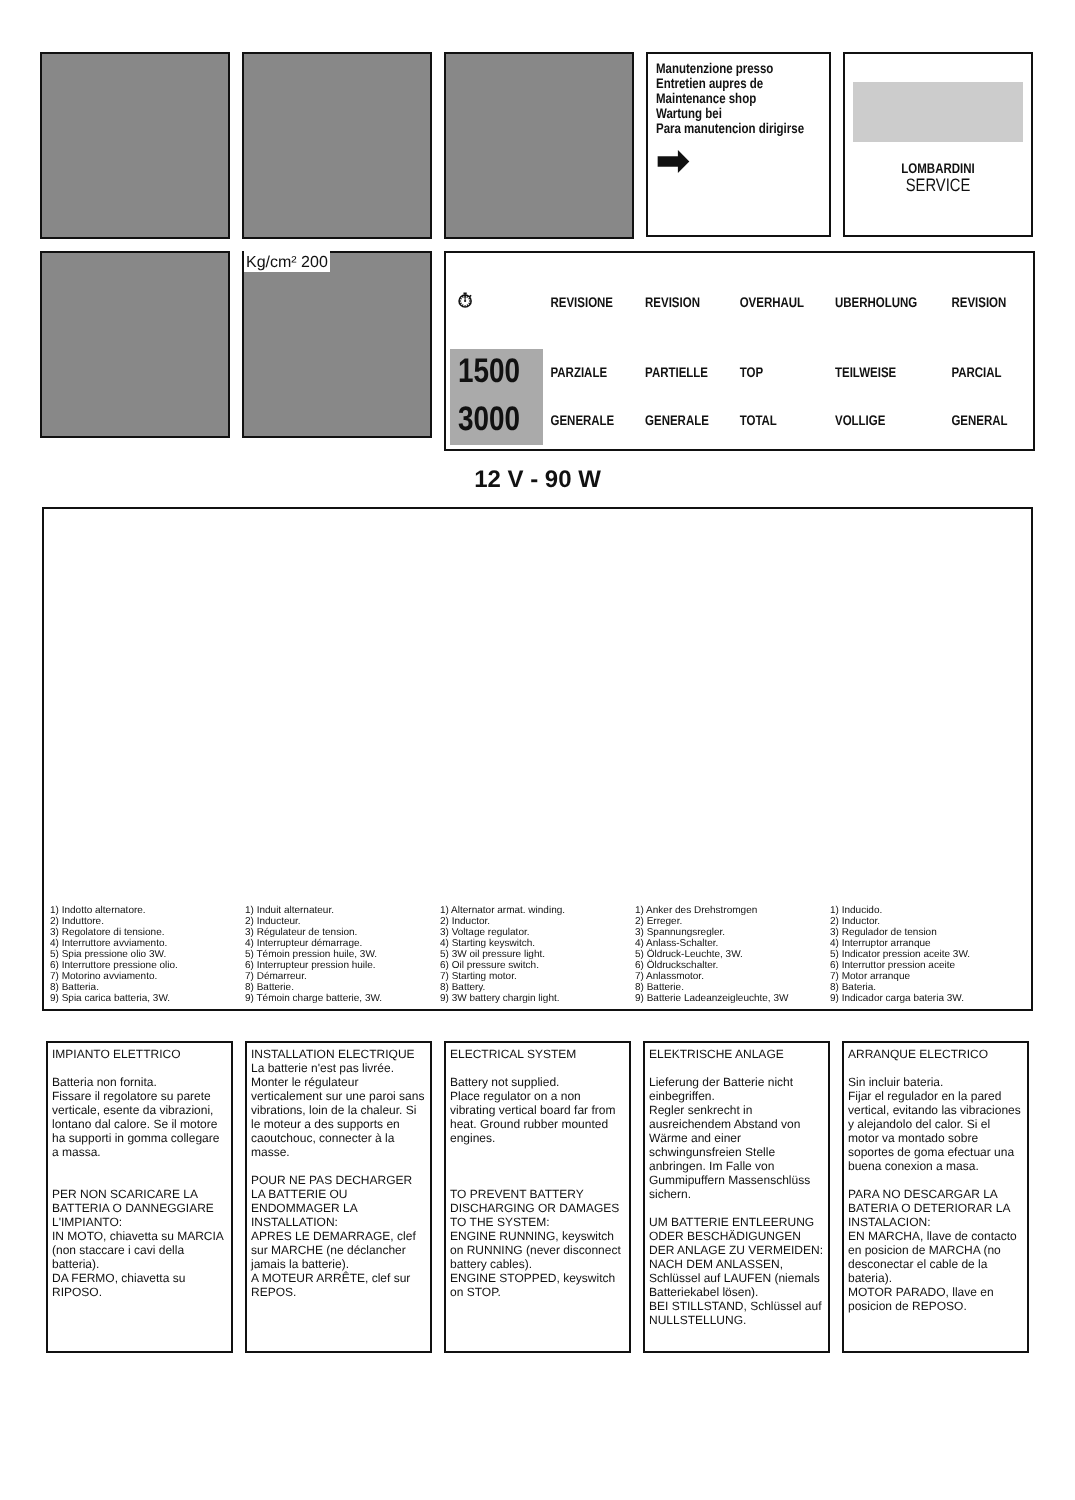Manutenzione presso
Entretien aupres de
Maintenance shop
Wartung bei
Para manutencion dirigirse
➡
LOMBARDINI
SERVICE
Kg/cm² 200
| ⏱ | REVISIONE | REVISION | OVERHAUL | UBERHOLUNG | REVISION |
| 1500 | PARZIALE | PARTIELLE | TOP | TEILWEISE | PARCIAL |
| 3000 | GENERALE | GENERALE | TOTAL | VOLLIGE | GENERAL |
12 V - 90 W
1) Indotto alternatore.
2) Induttore.
3) Regolatore di tensione.
4) Interruttore avviamento.
5) Spia pressione olio 3W.
6) Interruttore pressione olio.
7) Motorino avviamento.
8) Batteria.
9) Spia carica batteria, 3W.
1) Induit alternateur.
2) Inducteur.
3) Régulateur de tension.
4) Interrupteur démarrage.
5) Témoin pression huile, 3W.
6) Interrupteur pression huile.
7) Démarreur.
8) Batterie.
9) Témoin charge batterie, 3W.
1) Alternator armat. winding.
2) Inductor.
3) Voltage regulator.
4) Starting keyswitch.
5) 3W oil pressure light.
6) Oil pressure switch.
7) Starting motor.
8) Battery.
9) 3W battery chargin light.
1) Anker des Drehstromgen
2) Erreger.
3) Spannungsregler.
4) Anlass-Schalter.
5) Öldruck-Leuchte, 3W.
6) Öldruckschalter.
7) Anlassmotor.
8) Batterie.
9) Batterie Ladeanzeigleuchte, 3W
1) Inducido.
2) Inductor.
3) Regulador de tension
4) Interruptor arranque
5) Indicator pression aceite 3W.
6) Interruttor pression aceite
7) Motor arranque
8) Bateria.
9) Indicador carga bateria 3W.
IMPIANTO ELETTRICO
Batteria non fornita.
Fissare il regolatore su parete verticale, esente da vibrazioni, lontano dal calore. Se il motore ha supporti in gomma collegare a massa.
PER NON SCARICARE LA BATTERIA O DANNEGGIARE L'IMPIANTO:
IN MOTO, chiavetta su MARCIA (non staccare i cavi della batteria).
DA FERMO, chiavetta su RIPOSO.
INSTALLATION ELECTRIQUE
La batterie n'est pas livrée.
Monter le régulateur verticalement sur une paroi sans vibrations, loin de la chaleur. Si le moteur a des supports en caoutchouc, connecter à la masse.
POUR NE PAS DECHARGER LA BATTERIE OU ENDOMMAGER LA INSTALLATION:
APRES LE DEMARRAGE, clef sur MARCHE (ne déclancher jamais la batterie).
A MOTEUR ARRÊTE, clef sur REPOS.
ELECTRICAL SYSTEM
Battery not supplied.
Place regulator on a non vibrating vertical board far from heat. Ground rubber mounted engines.
TO PREVENT BATTERY DISCHARGING OR DAMAGES TO THE SYSTEM:
ENGINE RUNNING, keyswitch on RUNNING (never disconnect battery cables).
ENGINE STOPPED, keyswitch on STOP.
ELEKTRISCHE ANLAGE
Lieferung der Batterie nicht einbegriffen.
Regler senkrecht in ausreichendem Abstand von Wärme and einer schwingunsfreien Stelle anbringen. Im Falle von Gummipuffern Massenschlüss sichern.
UM BATTERIE ENTLEERUNG ODER BESCHÄDIGUNGEN DER ANLAGE ZU VERMEIDEN:
NACH DEM ANLASSEN, Schlüssel auf LAUFEN (niemals Batteriekabel lösen).
BEI STILLSTAND, Schlüssel auf NULLSTELLUNG.
ARRANQUE ELECTRICO
Sin incluir bateria.
Fijar el regulador en la pared vertical, evitando las vibraciones y alejandolo del calor. Si el motor va montado sobre soportes de goma efectuar una buena conexion a masa.
PARA NO DESCARGAR LA BATERIA O DETERIORAR LA INSTALACION:
EN MARCHA, llave de contacto en posicion de MARCHA (no desconectar el cable de la bateria).
MOTOR PARADO, llave en posicion de REPOSO.